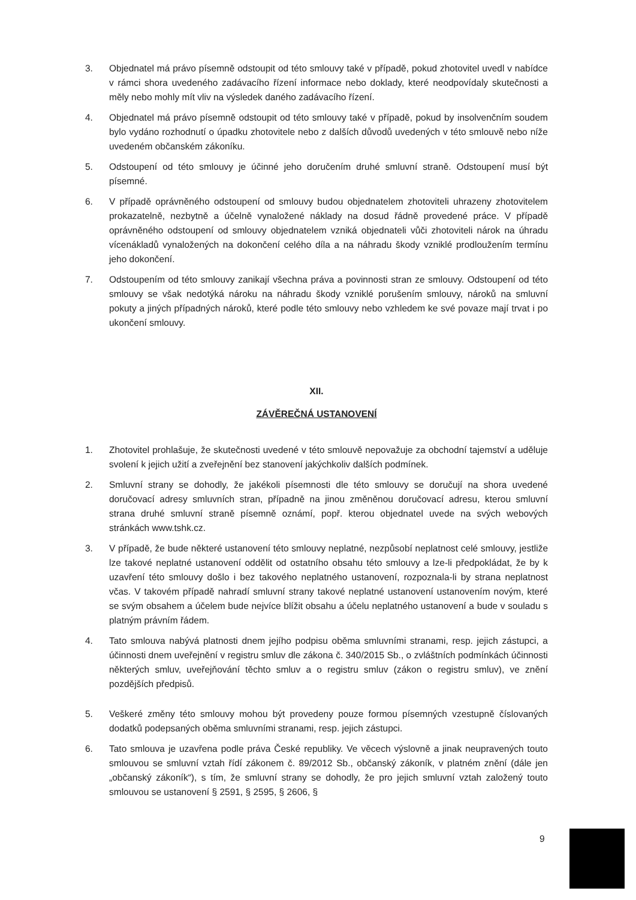3. Objednatel má právo písemně odstoupit od této smlouvy také v případě, pokud zhotovitel uvedl v nabídce v rámci shora uvedeného zadávacího řízení informace nebo doklady, které neodpovídaly skutečnosti a měly nebo mohly mít vliv na výsledek daného zadávacího řízení.
4. Objednatel má právo písemně odstoupit od této smlouvy také v případě, pokud by insolvenčním soudem bylo vydáno rozhodnutí o úpadku zhotovitele nebo z dalších důvodů uvedených v této smlouvě nebo níže uvedeném občanském zákoníku.
5. Odstoupení od této smlouvy je účinné jeho doručením druhé smluvní straně. Odstoupení musí být písemné.
6. V případě oprávněného odstoupení od smlouvy budou objednatelem zhotoviteli uhrazeny zhotovitelem prokazatelně, nezbytně a účelně vynaložené náklady na dosud řádně provedené práce. V případě oprávněného odstoupení od smlouvy objednatelem vzniká objednateli vůči zhotoviteli nárok na úhradu vícenákladů vynaložených na dokončení celého díla a na náhradu škody vzniklé prodloužením termínu jeho dokončení.
7. Odstoupením od této smlouvy zanikají všechna práva a povinnosti stran ze smlouvy. Odstoupení od této smlouvy se však nedotýká nároku na náhradu škody vzniklé porušením smlouvy, nároků na smluvní pokuty a jiných případných nároků, které podle této smlouvy nebo vzhledem ke své povaze mají trvat i po ukončení smlouvy.
XII.
ZÁVĚREČNÁ USTANOVENÍ
1. Zhotovitel prohlašuje, že skutečnosti uvedené v této smlouvě nepovažuje za obchodní tajemství a uděluje svolení k jejich užití a zveřejnění bez stanovení jakýchkoliv dalších podmínek.
2. Smluvní strany se dohodly, že jakékoli písemnosti dle této smlouvy se doručují na shora uvedené doručovací adresy smluvních stran, případně na jinou změněnou doručovací adresu, kterou smluvní strana druhé smluvní straně písemně oznámí, popř. kterou objednatel uvede na svých webových stránkách www.tshk.cz.
3. V případě, že bude některé ustanovení této smlouvy neplatné, nezpůsobí neplatnost celé smlouvy, jestliže lze takové neplatné ustanovení oddělit od ostatního obsahu této smlouvy a lze-li předpokládat, že by k uzavření této smlouvy došlo i bez takového neplatného ustanovení, rozpoznala-li by strana neplatnost včas. V takovém případě nahradí smluvní strany takové neplatné ustanovení ustanovením novým, které se svým obsahem a účelem bude nejvíce blížit obsahu a účelu neplatného ustanovení a bude v souladu s platným právním řádem.
4. Tato smlouva nabývá platnosti dnem jejího podpisu oběma smluvními stranami, resp. jejich zástupci, a účinnosti dnem uveřejnění v registru smluv dle zákona č. 340/2015 Sb., o zvláštních podmínkách účinnosti některých smluv, uveřejňování těchto smluv a o registru smluv (zákon o registru smluv), ve znění pozdějších předpisů.
5. Veškeré změny této smlouvy mohou být provedeny pouze formou písemných vzestupně číslovaných dodatků podepsaných oběma smluvními stranami, resp. jejich zástupci.
6. Tato smlouva je uzavřena podle práva České republiky. Ve věcech výslovně a jinak neupravených touto smlouvou se smluvní vztah řídí zákonem č. 89/2012 Sb., občanský zákoník, v platném znění (dále jen „občanský zákoník“), s tím, že smluvní strany se dohodly, že pro jejich smluvní vztah založený touto smlouvou se ustanovení § 2591, § 2595, § 2606, §
9